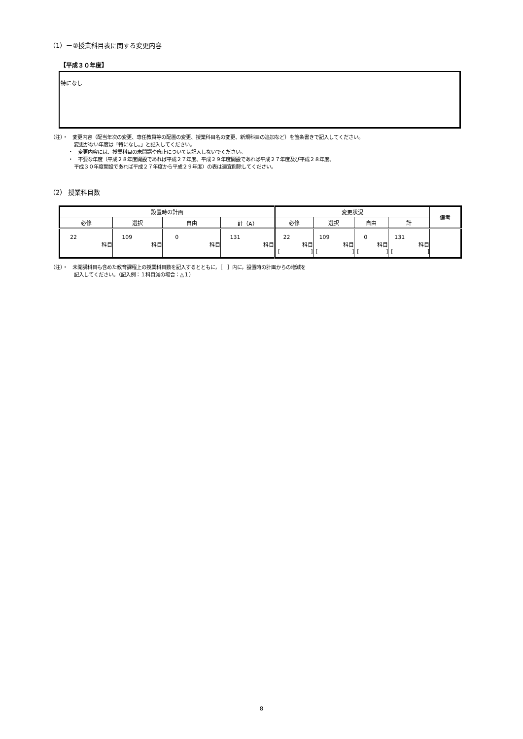（1）ー②授業科目表に関する変更内容
【平成３０年度】
特になし
（注）・　変更内容（配当年次の変更、専任教員等の配置の変更、授業科目名の変更、新規科目の追加など）を箇条書きで記入してください。
変更がない年度は「特になし。」と記入してください。
・　変更内容には、授業科目の未開講や廃止については記入しないでください。
・　不要な年度（平成２８年度開設であれば平成２７年度、平成２９年度開設であれば平成２７年度及び平成２８年度、
平成３０年度開設であれば平成２７年度から平成２９年度）の表は適宜削除してください。
（2） 授業科目数
| 設置時の計画 | | | | 変更状況 | | | | 備考 |
| --- | --- | --- | --- | --- | --- | --- | --- | --- |
| 必修 | 選択 | 自由 | 計（A） | 必修 | 選択 | 自由 | 計 | |
| 22 科目 | 109 科目 | 0 科目 | 131 科目 | 22 科目 [ ] | 109 科目 [ ] | 0 科目 [ ] | 131 科目 [ ] | |
（注）・　未開講科目も含めた教育課程上の授業科目数を記入するとともに，［　］内に，設置時の計画からの増減を
記入してください。（記入例：１科目減の場合：△１）
8